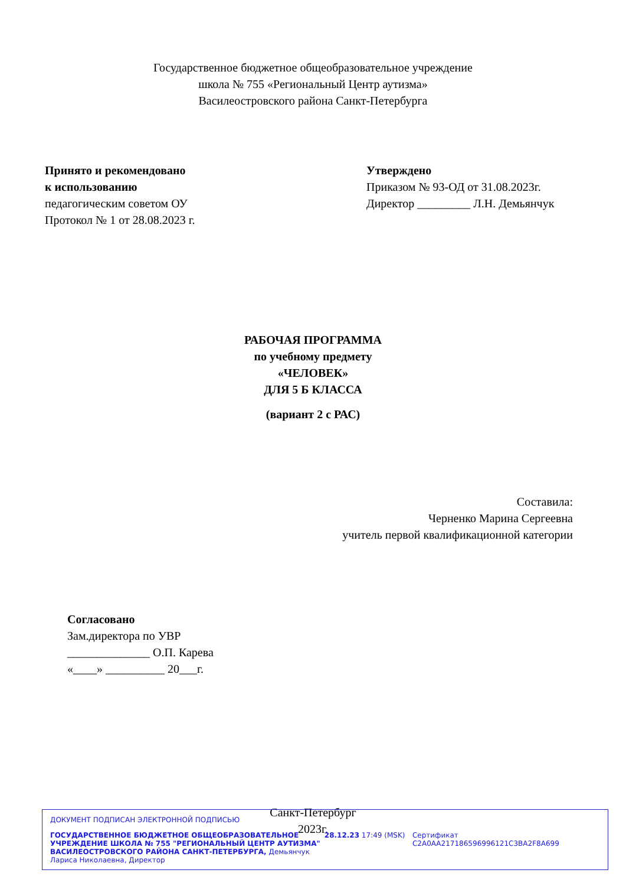Государственное бюджетное общеобразовательное учреждение
школа № 755 «Региональный Центр аутизма»
Василеостровского района Санкт-Петербурга
Принято и рекомендовано
к использованию
педагогическим советом ОУ
Протокол № 1 от 28.08.2023 г.
Утверждено
Приказом № 93-ОД от 31.08.2023г.
Директор _________ Л.Н. Демьянчук
РАБОЧАЯ ПРОГРАММА
по учебному предмету
«ЧЕЛОВЕК»
ДЛЯ 5 Б КЛАССА
(вариант 2 с РАС)
Составила:
Черненко Марина Сергеевна
учитель первой квалификационной категории
Согласовано
Зам.директора по УВР
______________ О.П. Карева
«____» __________ 20___г.
Санкт-Петербург
2023г.
ДОКУМЕНТ ПОДПИСАН ЭЛЕКТРОННОЙ ПОДПИСЬЮ
ГОСУДАРСТВЕННОЕ БЮДЖЕТНОЕ ОБЩЕОБРАЗОВАТЕЛЬНОЕ УЧРЕЖДЕНИЕ ШКОЛА № 755 "РЕГИОНАЛЬНЫЙ ЦЕНТР АУТИЗМА" ВАСИЛЕОСТРОВСКОГО РАЙОНА САНКТ-ПЕТЕРБУРГА, Демьянчук Лариса Николаевна, Директор
28.12.23 17:49 (MSK) Сертификат C2A0AA217186596996121C3BA2F8A699